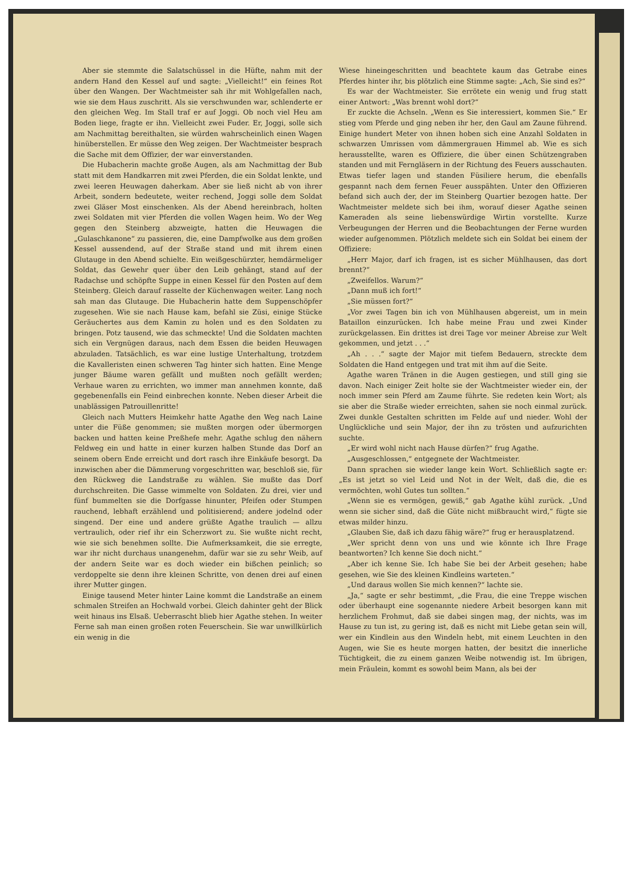Aber sie stemmte die Salatschüssel in die Hüfte, nahm mit der andern Hand den Kessel auf und sagte: „Vielleicht!“ ein feines Rot über den Wangen. Der Wachtmeister sah ihr mit Wohlgefallen nach, wie sie dem Haus zuschritt. Als sie verschwunden war, schlenderte er den gleichen Weg. Im Stall traf er auf Joggi. Ob noch viel Heu am Boden liege, fragte er ihn. Vielleicht zwei Fuder. Er, Joggi, solle sich am Nachmittag bereithalten, sie würden wahrscheinlich einen Wagen hinüberstellen. Er müsse den Weg zeigen. Der Wachtmeister besprach die Sache mit dem Offizier, der war einverstanden.
Die Hubacherin machte große Augen, als am Nachmittag der Bub statt mit dem Handkarren mit zwei Pferden, die ein Soldat lenkte, und zwei leeren Heuwagen daherkam. Aber sie ließ nicht ab von ihrer Arbeit, sondern bedeutete, weiter rechend, Joggi solle dem Soldat zwei Gläser Most einschenken. Als der Abend hereinbrach, holten zwei Soldaten mit vier Pferden die vollen Wagen heim. Wo der Weg gegen den Steinberg abzweigte, hatten die Heuwagen die „Gulaschkanone“ zu passieren, die, eine Dampfwolke aus dem großen Kessel aussendend, auf der Straße stand und mit ihrem einen Glutauge in den Abend schielte. Ein weißgeschürzter, hemdärmeliger Soldat, das Gewehr quer über den Leib gehängt, stand auf der Radachse und schöpfte Suppe in einen Kessel für den Posten auf dem Steinberg. Gleich darauf rasselte der Küchenwagen weiter. Lang noch sah man das Glutauge. Die Hubacherin hatte dem Suppenschöpfer zugesehen. Wie sie nach Hause kam, befahl sie Züsi, einige Stücke Geräuchertes aus dem Kamin zu holen und es den Soldaten zu bringen. Potz tausend, wie das schmeckte! Und die Soldaten machten sich ein Vergnügen daraus, nach dem Essen die beiden Heuwagen abzuladen. Tatsächlich, es war eine lustige Unterhaltung, trotzdem die Kavalleristen einen schweren Tag hinter sich hatten. Eine Menge junger Bäume waren gefällt und mußten noch gefällt werden; Verhaue waren zu errichten, wo immer man annehmen konnte, daß gegebenenfalls ein Feind einbrechen konnte. Neben dieser Arbeit die unablässigen Patrouillenritte!
Gleich nach Mutters Heimkehr hatte Agathe den Weg nach Laine unter die Füße genommen; sie mußten morgen oder übermorgen backen und hatten keine Preßhefe mehr. Agathe schlug den nähern Feldweg ein und hatte in einer kurzen halben Stunde das Dorf an seinem obern Ende erreicht und dort rasch ihre Einkäufe besorgt. Da inzwischen aber die Dämmerung vorgeschritten war, beschloß sie, für den Rückweg die Landstraße zu wählen. Sie mußte das Dorf durchschreiten. Die Gasse wimmelte von Soldaten. Zu drei, vier und fünf bummelten sie die Dorfgasse hinunter, Pfeifen oder Stumpen rauchend, lebhaft erzählend und politisierend; andere jodelnd oder singend. Der eine und andere grüßte Agathe traulich — allzu vertraulich, oder rief ihr ein Scherzwort zu. Sie wußte nicht recht, wie sie sich benehmen sollte. Die Aufmerksamkeit, die sie erregte, war ihr nicht durchaus unangenehm, dafür war sie zu sehr Weib, auf der andern Seite war es doch wieder ein bißchen peinlich; so verdoppelte sie denn ihre kleinen Schritte, von denen drei auf einen ihrer Mutter gingen.
Einige tausend Meter hinter Laine kommt die Landstraße an einem schmalen Streifen an Hochwald vorbei. Gleich dahinter geht der Blick weit hinaus ins Elsaß. Ueberrascht blieb hier Agathe stehen. In weiter Ferne sah man einen großen roten Feuerschein. Sie war unwillkürlich ein wenig in die
Wiese hineingeschritten und beachtete kaum das Getrabe eines Pferdes hinter ihr, bis plötzlich eine Stimme sagte: „Ach, Sie sind es?“
Es war der Wachtmeister. Sie errötete ein wenig und frug statt einer Antwort: „Was brennt wohl dort?“
Er zuckte die Achseln. „Wenn es Sie interessiert, kommen Sie.“ Er stieg vom Pferde und ging neben ihr her, den Gaul am Zaune führend. Einige hundert Meter von ihnen hoben sich eine Anzahl Soldaten in schwarzen Umrissen vom dämmergrauen Himmel ab. Wie es sich herausstellte, waren es Offiziere, die über einen Schützengraben standen und mit Ferngläsern in der Richtung des Feuers ausschauten. Etwas tiefer lagen und standen Füsiliere herum, die ebenfalls gespannt nach dem fernen Feuer ausspähten. Unter den Offizieren befand sich auch der, der im Steinberg Quartier bezogen hatte. Der Wachtmeister meldete sich bei ihm, worauf dieser Agathe seinen Kameraden als seine liebenswürdige Wirtin vorstellte. Kurze Verbeugungen der Herren und die Beobachtungen der Ferne wurden wieder aufgenommen. Plötzlich meldete sich ein Soldat bei einem der Offiziere:
„Herr Major, darf ich fragen, ist es sicher Mühlhausen, das dort brennt?“
„Zweifellos. Warum?“
„Dann muß ich fort!“
„Sie müssen fort?“
„Vor zwei Tagen bin ich von Mühlhausen abgereist, um in mein Bataillon einzurücken. Ich habe meine Frau und zwei Kinder zurückgelassen. Ein drittes ist drei Tage vor meiner Abreise zur Welt gekommen, und jetzt . . .“
„Ah . . .“ sagte der Major mit tiefem Bedauern, streckte dem Soldaten die Hand entgegen und trat mit ihm auf die Seite.
Agathe waren Tränen in die Augen gestiegen, und still ging sie davon. Nach einiger Zeit holte sie der Wachtmeister wieder ein, der noch immer sein Pferd am Zaume führte. Sie redeten kein Wort; als sie aber die Straße wieder erreichten, sahen sie noch einmal zurück. Zwei dunkle Gestalten schritten im Felde auf und nieder. Wohl der Unglückliche und sein Major, der ihn zu trösten und aufzurichten suchte.
„Er wird wohl nicht nach Hause dürfen?“ frug Agathe.
„Ausgeschlossen,“ entgegnete der Wachtmeister.
Dann sprachen sie wieder lange kein Wort. Schließlich sagte er: „Es ist jetzt so viel Leid und Not in der Welt, daß die, die es vermöchten, wohl Gutes tun sollten.“
„Wenn sie es vermögen, gewiß,“ gab Agathe kühl zurück. „Und wenn sie sicher sind, daß die Güte nicht mißbraucht wird,“ fügte sie etwas milder hinzu.
„Glauben Sie, daß ich dazu fähig wäre?“ frug er herausplatzend.
„Wer spricht denn von uns und wie könnte ich Ihre Frage beantworten? Ich kenne Sie doch nicht.“
„Aber ich kenne Sie. Ich habe Sie bei der Arbeit gesehen; habe gesehen, wie Sie des kleinen Kindleins warteten.“
„Und daraus wollen Sie mich kennen?“ lachte sie.
„Ja,“ sagte er sehr bestimmt, „die Frau, die eine Treppe wischen oder überhaupt eine sogenannte niedere Arbeit besorgen kann mit herzlichem Frohmut, daß sie dabei singen mag, der nichts, was im Hause zu tun ist, zu gering ist, daß es nicht mit Liebe getan sein will, wer ein Kindlein aus den Windeln hebt, mit einem Leuchten in den Augen, wie Sie es heute morgen hatten, der besitzt die innerliche Tüchtigkeit, die zu einem ganzen Weibe notwendig ist. Im übrigen, mein Fräulein, kommt es sowohl beim Mann, als bei der